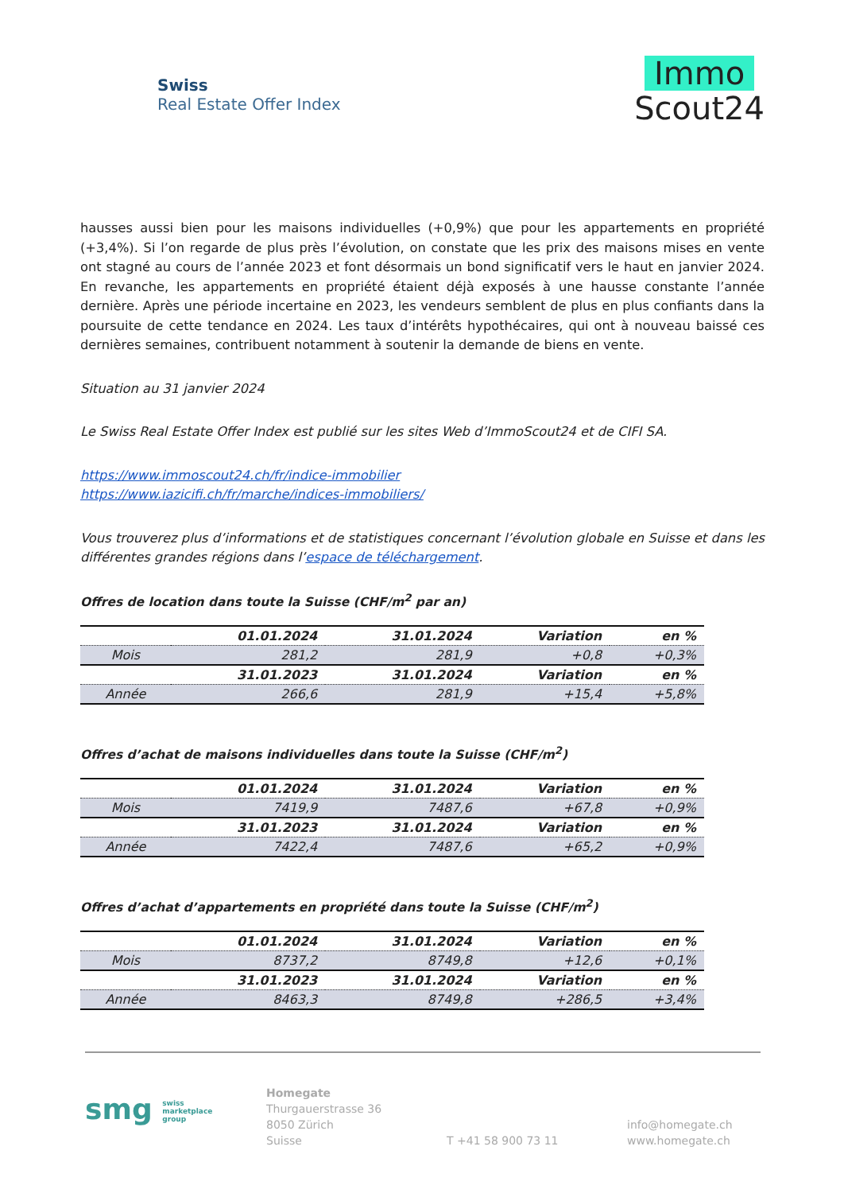Swiss
Real Estate Offer Index
Immo
Scout24
hausses aussi bien pour les maisons individuelles (+0,9%) que pour les appartements en propriété (+3,4%). Si l’on regarde de plus près l’évolution, on constate que les prix des maisons mises en vente ont stagné au cours de l’année 2023 et font désormais un bond significatif vers le haut en janvier 2024. En revanche, les appartements en propriété étaient déjà exposés à une hausse constante l’année dernière. Après une période incertaine en 2023, les vendeurs semblent de plus en plus confiants dans la poursuite de cette tendance en 2024. Les taux d’intérêts hypothécaires, qui ont à nouveau baissé ces dernières semaines, contribuent notamment à soutenir la demande de biens en vente.
Situation au 31 janvier 2024
Le Swiss Real Estate Offer Index est publié sur les sites Web d’ImmoScout24 et de CIFI SA.
https://www.immoscout24.ch/fr/indice-immobilier
https://www.iazicifi.ch/fr/marche/indices-immobiliers/
Vous trouverez plus d’informations et de statistiques concernant l’évolution globale en Suisse et dans les différentes grandes régions dans l’espace de téléchargement.
Offres de location dans toute la Suisse (CHF/m<sup>2</sup> par an)
| | 01.01.2024 | 31.01.2024 | Variation | en % |
| --- | --- | --- | --- | --- |
| Mois | 281,2 | 281,9 | +0,8 | +0,3% |
| | 31.01.2023 | 31.01.2024 | Variation | en % |
| Année | 266,6 | 281,9 | +15,4 | +5,8% |
Offres d’achat de maisons individuelles dans toute la Suisse (CHF/m<sup>2</sup>)
| | 01.01.2024 | 31.01.2024 | Variation | en % |
| --- | --- | --- | --- | --- |
| Mois | 7419,9 | 7487,6 | +67,8 | +0,9% |
| | 31.01.2023 | 31.01.2024 | Variation | en % |
| Année | 7422,4 | 7487,6 | +65,2 | +0,9% |
Offres d’achat d’appartements en propriété dans toute la Suisse (CHF/m<sup>2</sup>)
| | 01.01.2024 | 31.01.2024 | Variation | en % |
| --- | --- | --- | --- | --- |
| Mois | 8737,2 | 8749,8 | +12,6 | +0,1% |
| | 31.01.2023 | 31.01.2024 | Variation | en % |
| Année | 8463,3 | 8749,8 | +286,5 | +3,4% |
smg swiss
marketplace
group
Homegate
Thurgauerstrasse 36
8050 Zürich
Suisse
T +41 58 900 73 11
info@homegate.ch
www.homegate.ch